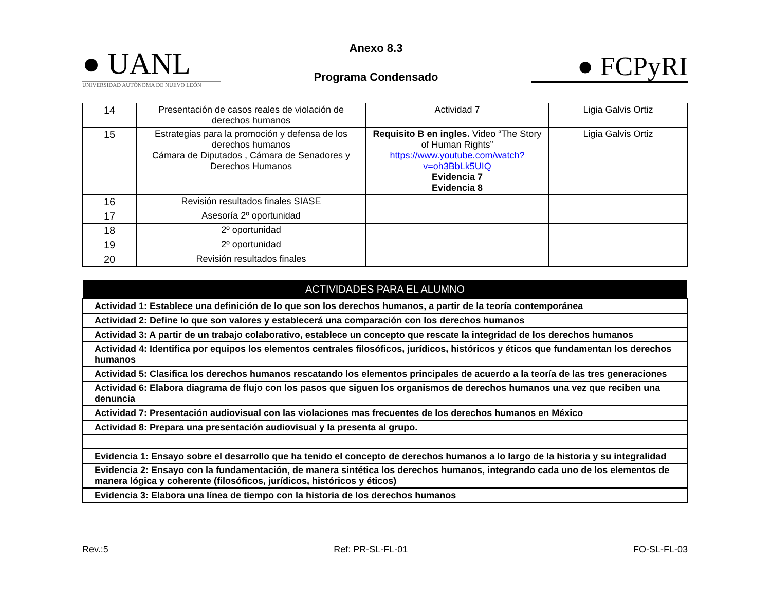● UANL
UNIVERSIDAD AUTÓNOMA DE NUEVO LEÓN
Anexo 8.3
Programa Condensado
● FCPyRI
| 14 | Presentación de casos reales de violación de derechos humanos | Actividad 7 | Ligia Galvis Ortiz |
| 15 | Estrategias para la promoción y defensa de los derechos humanos Cámara de Diputados , Cámara de Senadores y Derechos Humanos | Requisito B en ingles. Video “The Story of Human Rights” https://www.youtube.com/watch?v=oh3BbLk5UIQ Evidencia 7 Evidencia 8 | Ligia Galvis Ortiz |
| 16 | Revisión resultados finales SIASE | | |
| 17 | Asesoría 2º oportunidad | | |
| 18 | 2º oportunidad | | |
| 19 | 2º oportunidad | | |
| 20 | Revisión resultados finales | | |
| ACTIVIDADES PARA EL ALUMNO |
| --- |
| Actividad 1: Establece una definición de lo que son los derechos humanos, a partir de la teoría contemporánea |
| Actividad 2: Define lo que son valores y establecerá una comparación con los derechos humanos |
| Actividad 3: A partir de un trabajo colaborativo, establece un concepto que rescate la integridad de los derechos humanos |
| Actividad 4: Identifica por equipos los elementos centrales filosóficos, jurídicos, históricos y éticos que fundamentan los derechos humanos |
| Actividad 5: Clasifica los derechos humanos rescatando los elementos principales de acuerdo a la teoría de las tres generaciones |
| Actividad 6: Elabora diagrama de flujo con los pasos que siguen los organismos de derechos humanos una vez que reciben una denuncia |
| Actividad 7: Presentación audiovisual con las violaciones mas frecuentes de los derechos humanos en México |
| Actividad 8: Prepara una presentación audiovisual y la presenta al grupo. |
| Evidencia 1: Ensayo sobre el desarrollo que ha tenido el concepto de derechos humanos a lo largo de la historia y su integralidad |
| Evidencia 2: Ensayo con la fundamentación, de manera sintética los derechos humanos, integrando cada uno de los elementos de manera lógica y coherente (filosóficos, jurídicos, históricos y éticos) |
| Evidencia 3: Elabora una línea de tiempo con la historia de los derechos humanos |
Rev.:5 Ref: PR-SL-FL-01 FO-SL-FL-03